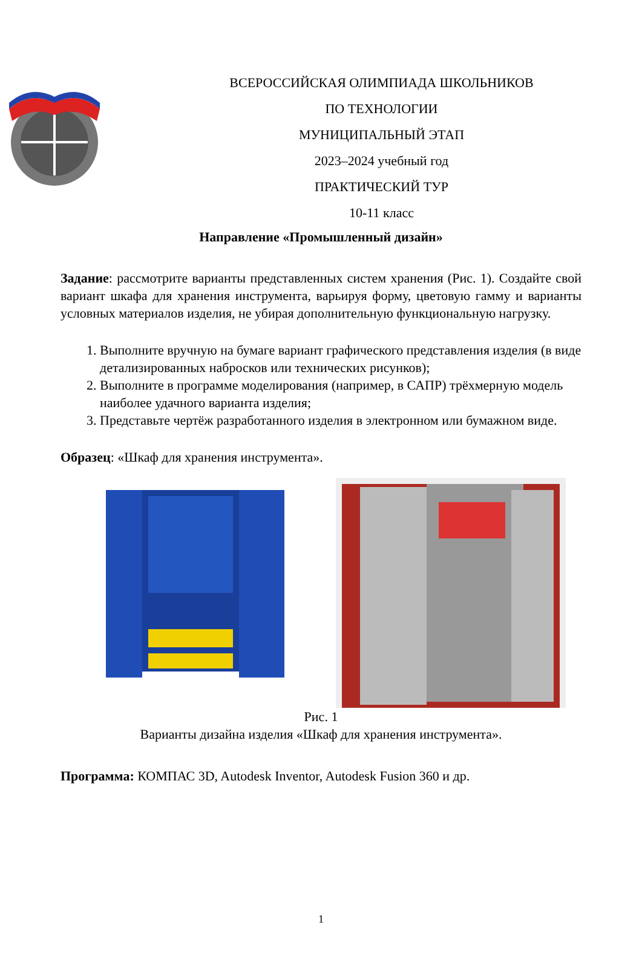ВСЕРОССИЙСКАЯ ОЛИМПИАДА ШКОЛЬНИКОВ
ПО ТЕХНОЛОГИИ
МУНИЦИПАЛЬНЫЙ ЭТАП
2023–2024 учебный год
ПРАКТИЧЕСКИЙ ТУР
10-11 класс
Направление «Промышленный дизайн»
Задание: рассмотрите варианты представленных систем хранения (Рис. 1). Создайте свой вариант шкафа для хранения инструмента, варьируя форму, цветовую гамму и варианты условных материалов изделия, не убирая дополнительную функциональную нагрузку.
1. Выполните вручную на бумаге вариант графического представления изделия (в виде детализированных набросков или технических рисунков);
2. Выполните в программе моделирования (например, в САПР) трёхмерную модель наиболее удачного варианта изделия;
3. Представьте чертёж разработанного изделия в электронном или бумажном виде.
Образец: «Шкаф для хранения инструмента».
Рис. 1
Варианты дизайна изделия «Шкаф для хранения инструмента».
Программа: КОМПАС 3D, Autodesk Inventor, Autodesk Fusion 360 и др.
1